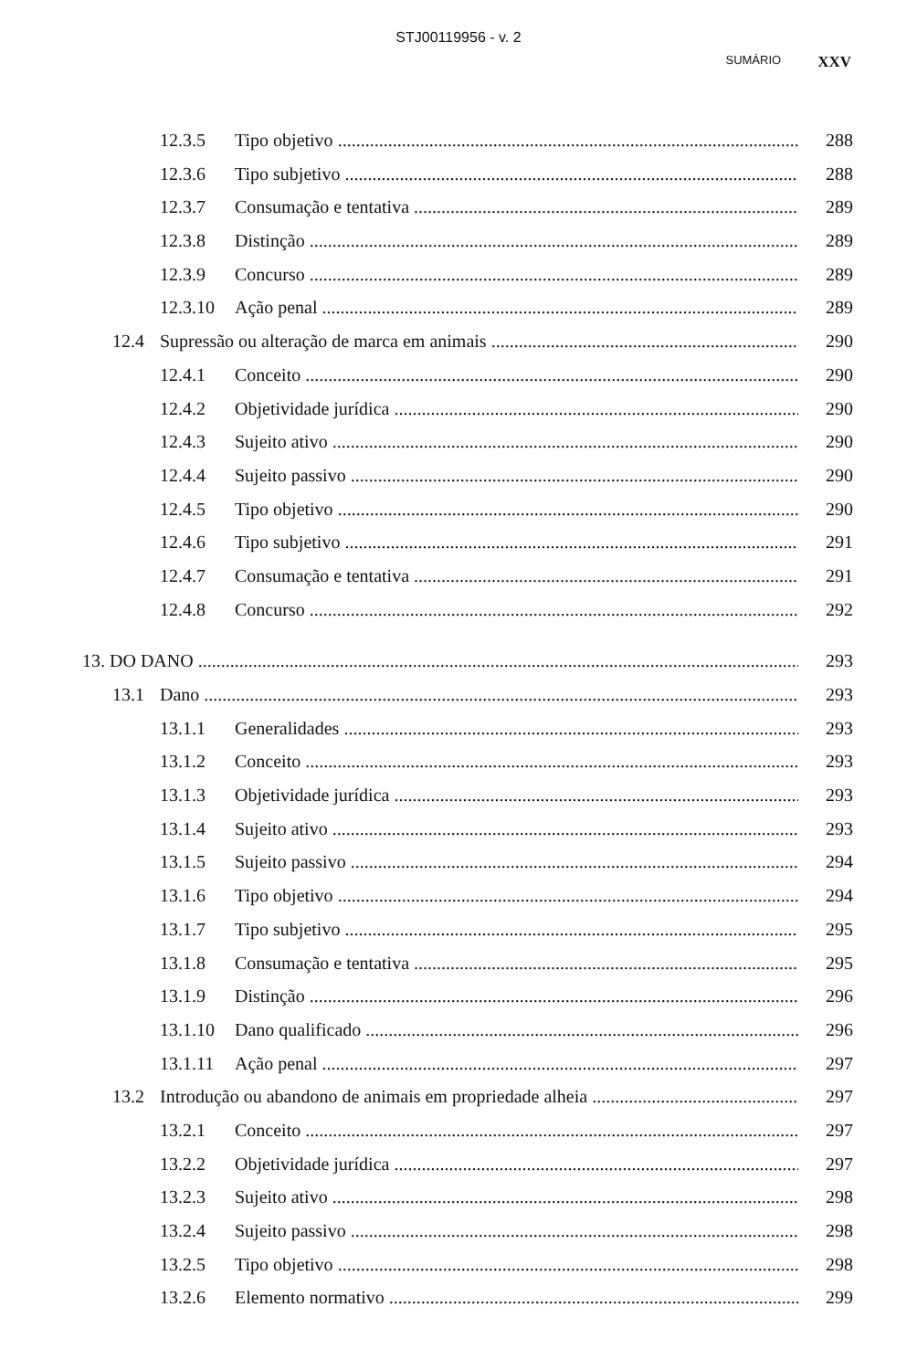STJ00119956 - v. 2
SUMÁRIO XXV
12.3.5 Tipo objetivo 288
12.3.6 Tipo subjetivo 288
12.3.7 Consumação e tentativa 289
12.3.8 Distinção 289
12.3.9 Concurso 289
12.3.10 Ação penal 289
12.4 Supressão ou alteração de marca em animais 290
12.4.1 Conceito 290
12.4.2 Objetividade jurídica 290
12.4.3 Sujeito ativo 290
12.4.4 Sujeito passivo 290
12.4.5 Tipo objetivo 290
12.4.6 Tipo subjetivo 291
12.4.7 Consumação e tentativa 291
12.4.8 Concurso 292
13. DO DANO 293
13.1 Dano 293
13.1.1 Generalidades 293
13.1.2 Conceito 293
13.1.3 Objetividade jurídica 293
13.1.4 Sujeito ativo 293
13.1.5 Sujeito passivo 294
13.1.6 Tipo objetivo 294
13.1.7 Tipo subjetivo 295
13.1.8 Consumação e tentativa 295
13.1.9 Distinção 296
13.1.10 Dano qualificado 296
13.1.11 Ação penal 297
13.2 Introdução ou abandono de animais em propriedade alheia 297
13.2.1 Conceito 297
13.2.2 Objetividade jurídica 297
13.2.3 Sujeito ativo 298
13.2.4 Sujeito passivo 298
13.2.5 Tipo objetivo 298
13.2.6 Elemento normativo 299